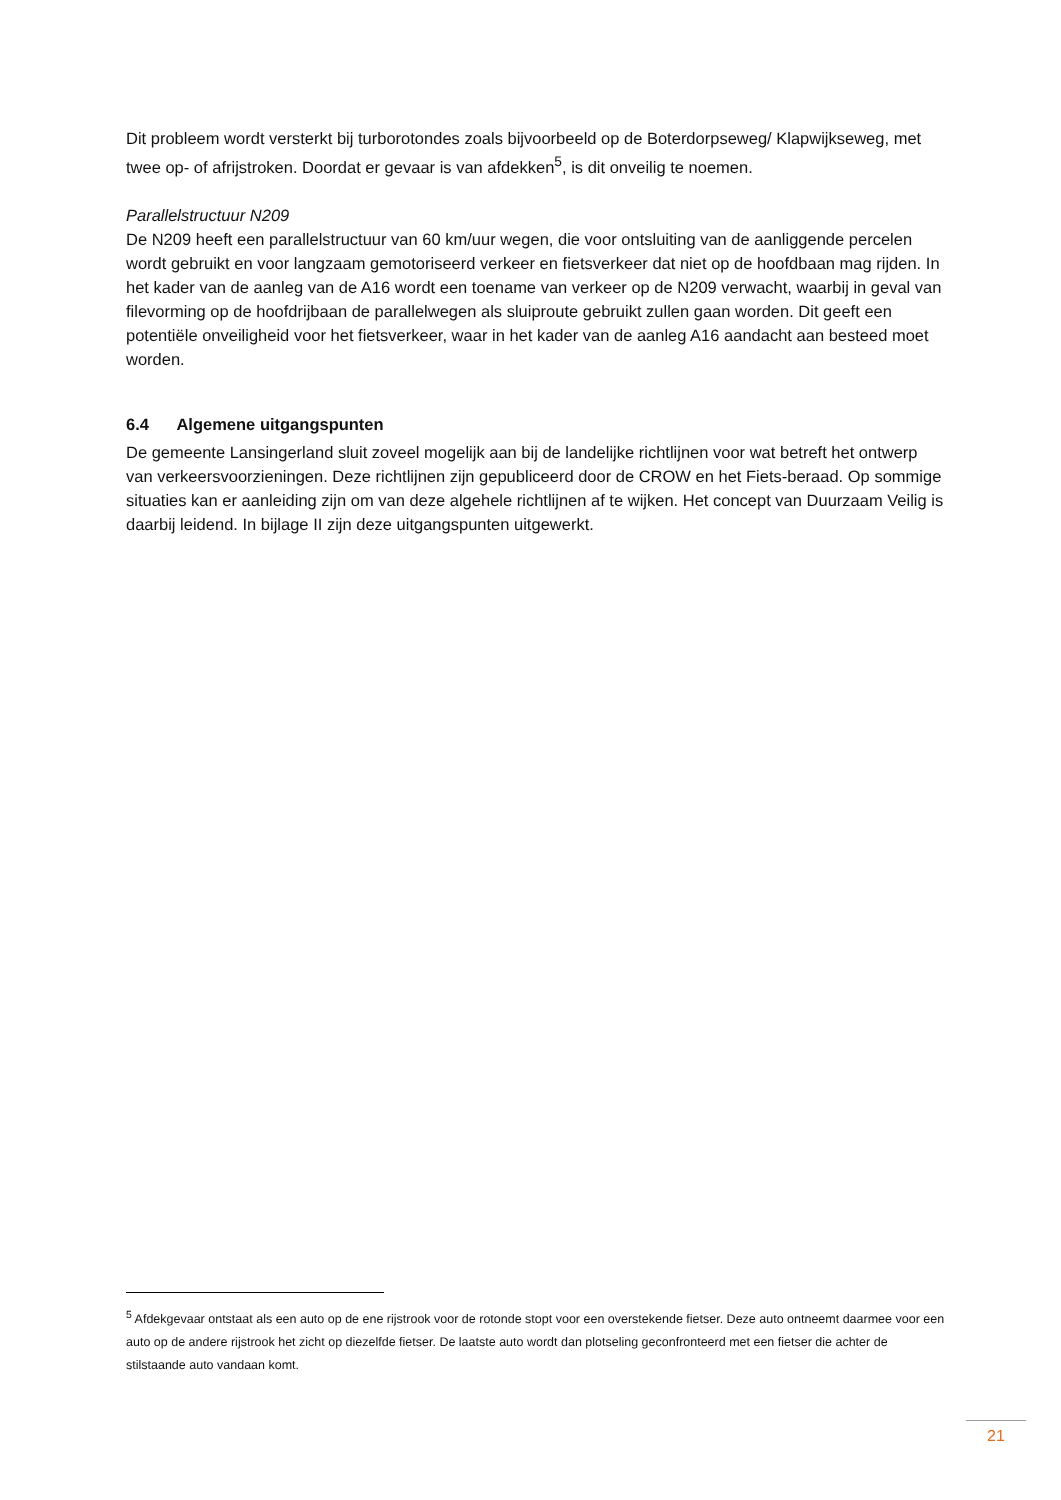Dit probleem wordt versterkt bij turborotondes zoals bijvoorbeeld op de Boterdorpseweg/ Klapwijkseweg, met twee op- of afrijstroken. Doordat er gevaar is van afdekken<sup>5</sup>, is dit onveilig te noemen.
Parallelstructuur N209
De N209 heeft een parallelstructuur van 60 km/uur wegen, die voor ontsluiting van de aanliggende percelen wordt gebruikt en voor langzaam gemotoriseerd verkeer en fietsverkeer dat niet op de hoofdbaan mag rijden. In het kader van de aanleg van de A16 wordt een toename van verkeer op de N209 verwacht, waarbij in geval van filevorming op de hoofdrijbaan de parallelwegen als sluiproute gebruikt zullen gaan worden. Dit geeft een potentiële onveiligheid voor het fietsverkeer, waar in het kader van de aanleg A16 aandacht aan besteed moet worden.
6.4 Algemene uitgangspunten
De gemeente Lansingerland sluit zoveel mogelijk aan bij de landelijke richtlijnen voor wat betreft het ontwerp van verkeersvoorzieningen. Deze richtlijnen zijn gepubliceerd door de CROW en het Fiets-beraad. Op sommige situaties kan er aanleiding zijn om van deze algehele richtlijnen af te wijken. Het concept van Duurzaam Veilig is daarbij leidend. In bijlage II zijn deze uitgangspunten uitgewerkt.
<sup>5</sup> Afdekgevaar ontstaat als een auto op de ene rijstrook voor de rotonde stopt voor een overstekende fietser. Deze auto ontneemt daarmee voor een auto op de andere rijstrook het zicht op diezelfde fietser. De laatste auto wordt dan plotseling geconfronteerd met een fietser die achter de stilstaande auto vandaan komt.
21